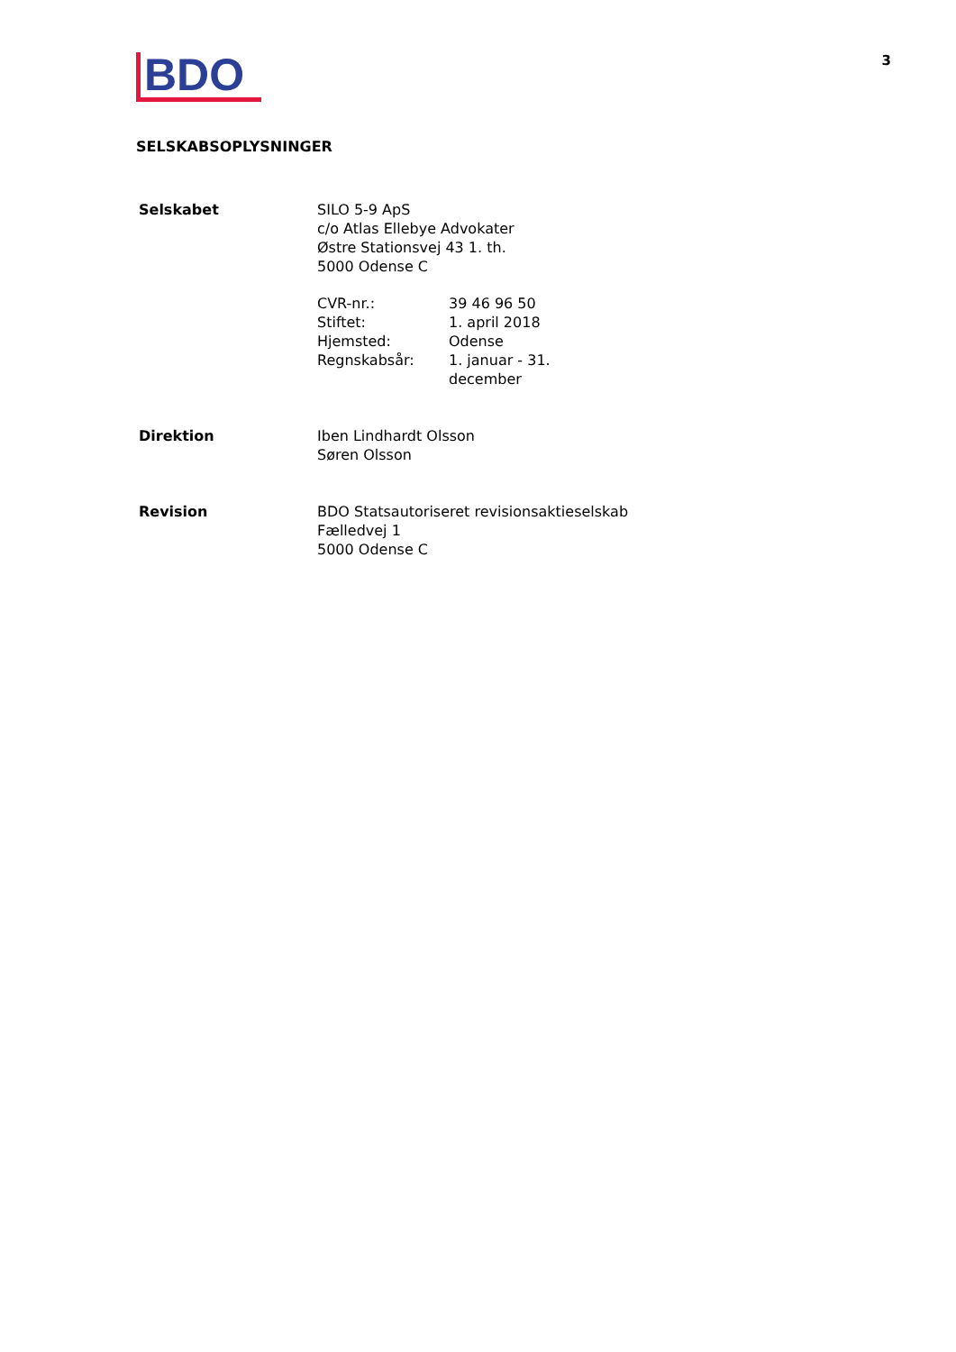BDO
3
SELSKABSOPLYSNINGER
| Selskabet | SILO 5-9 ApS c/o Atlas Ellebye Advokater Østre Stationsvej 43 1. th. 5000 Odense C / CVR-nr.: / 39 46 96 50 / / Stiftet: / 1. april 2018 / / Hjemsted: / Odense / / Regnskabsår: / 1. januar - 31. december / |
| Direktion | Iben Lindhardt Olsson Søren Olsson |
| Revision | BDO Statsautoriseret revisionsaktieselskab Fælledvej 1 5000 Odense C |